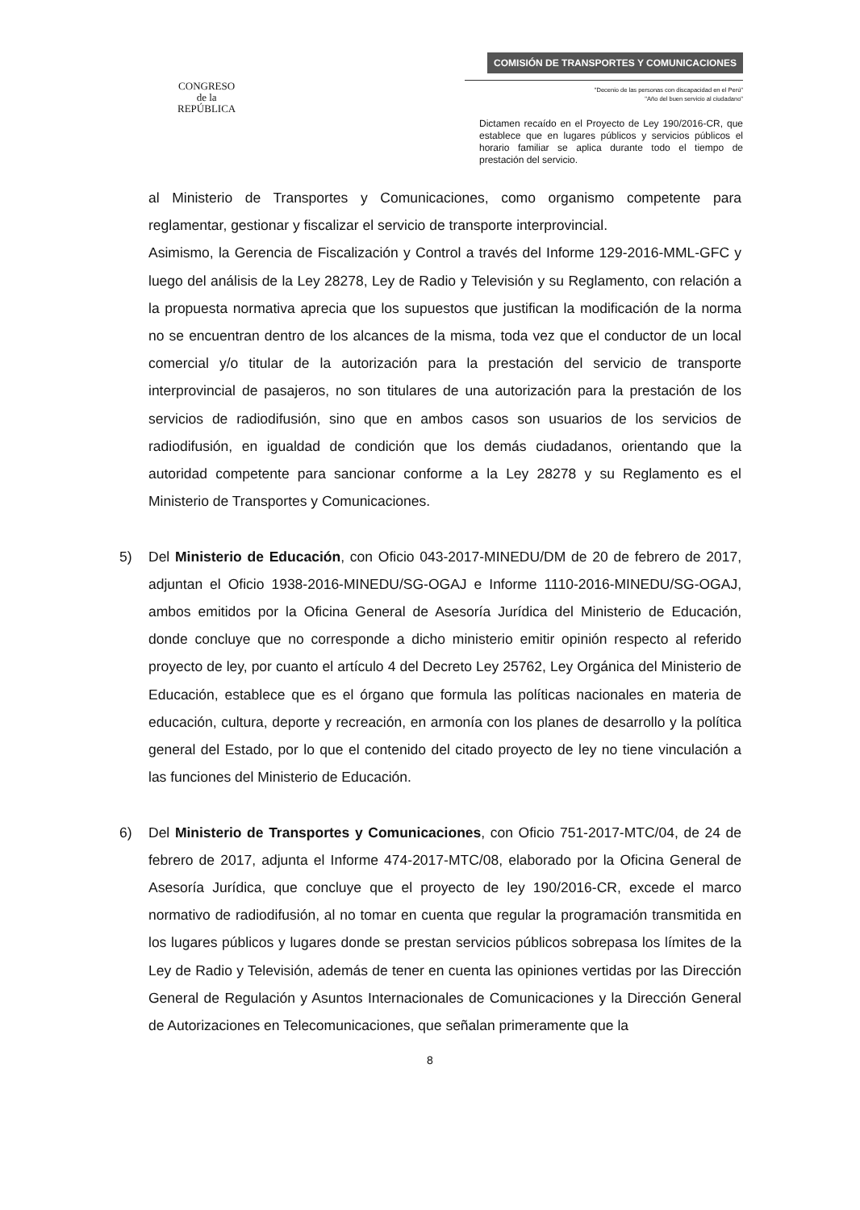CONGRESO
de la
REPÚBLICA
COMISIÓN DE TRANSPORTES Y COMUNICACIONES
"Decenio de las personas con discapacidad en el Perú"
"Año del buen servicio al ciudadano"
Dictamen recaído en el Proyecto de Ley 190/2016-CR, que establece que en lugares públicos y servicios públicos el horario familiar se aplica durante todo el tiempo de prestación del servicio.
al Ministerio de Transportes y Comunicaciones, como organismo competente para reglamentar, gestionar y fiscalizar el servicio de transporte interprovincial.
Asimismo, la Gerencia de Fiscalización y Control a través del Informe 129-2016-MML-GFC y luego del análisis de la Ley 28278, Ley de Radio y Televisión y su Reglamento, con relación a la propuesta normativa aprecia que los supuestos que justifican la modificación de la norma no se encuentran dentro de los alcances de la misma, toda vez que el conductor de un local comercial y/o titular de la autorización para la prestación del servicio de transporte interprovincial de pasajeros, no son titulares de una autorización para la prestación de los servicios de radiodifusión, sino que en ambos casos son usuarios de los servicios de radiodifusión, en igualdad de condición que los demás ciudadanos, orientando que la autoridad competente para sancionar conforme a la Ley 28278 y su Reglamento es el Ministerio de Transportes y Comunicaciones.
5) Del Ministerio de Educación, con Oficio 043-2017-MINEDU/DM de 20 de febrero de 2017, adjuntan el Oficio 1938-2016-MINEDU/SG-OGAJ e Informe 1110-2016-MINEDU/SG-OGAJ, ambos emitidos por la Oficina General de Asesoría Jurídica del Ministerio de Educación, donde concluye que no corresponde a dicho ministerio emitir opinión respecto al referido proyecto de ley, por cuanto el artículo 4 del Decreto Ley 25762, Ley Orgánica del Ministerio de Educación, establece que es el órgano que formula las políticas nacionales en materia de educación, cultura, deporte y recreación, en armonía con los planes de desarrollo y la política general del Estado, por lo que el contenido del citado proyecto de ley no tiene vinculación a las funciones del Ministerio de Educación.
6) Del Ministerio de Transportes y Comunicaciones, con Oficio 751-2017-MTC/04, de 24 de febrero de 2017, adjunta el Informe 474-2017-MTC/08, elaborado por la Oficina General de Asesoría Jurídica, que concluye que el proyecto de ley 190/2016-CR, excede el marco normativo de radiodifusión, al no tomar en cuenta que regular la programación transmitida en los lugares públicos y lugares donde se prestan servicios públicos sobrepasa los límites de la Ley de Radio y Televisión, además de tener en cuenta las opiniones vertidas por las Dirección General de Regulación y Asuntos Internacionales de Comunicaciones y la Dirección General de Autorizaciones en Telecomunicaciones, que señalan primeramente que la
8